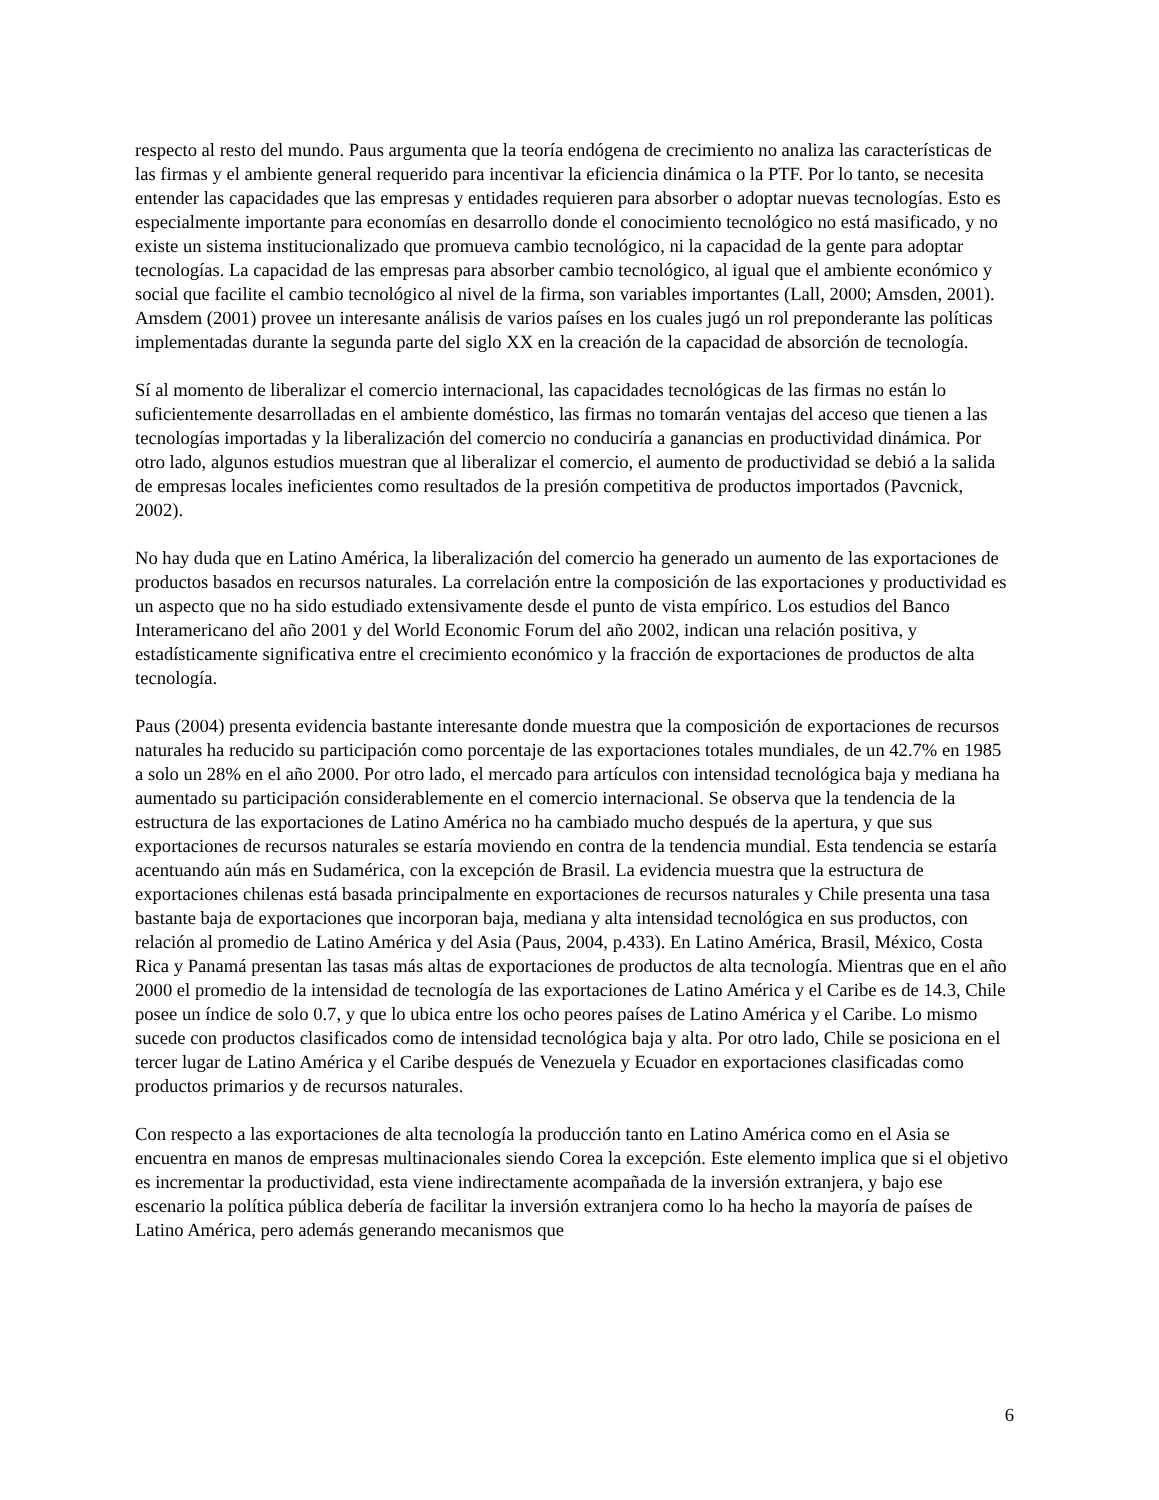respecto al resto del mundo. Paus argumenta que la teoría endógena de crecimiento no analiza las características de las firmas y el ambiente general requerido para incentivar la eficiencia dinámica o la PTF. Por lo tanto, se necesita entender las capacidades que las empresas y entidades requieren para absorber o adoptar nuevas tecnologías. Esto es especialmente importante para economías en desarrollo donde el conocimiento tecnológico no está masificado, y no existe un sistema institucionalizado que promueva cambio tecnológico, ni la capacidad de la gente para adoptar tecnologías. La capacidad de las empresas para absorber cambio tecnológico, al igual que el ambiente económico y social que facilite el cambio tecnológico al nivel de la firma, son variables importantes (Lall, 2000; Amsden, 2001). Amsdem (2001) provee un interesante análisis de varios países en los cuales jugó un rol preponderante las políticas implementadas durante la segunda parte del siglo XX en la creación de la capacidad de absorción de tecnología.
Sí al momento de liberalizar el comercio internacional, las capacidades tecnológicas de las firmas no están lo suficientemente desarrolladas en el ambiente doméstico, las firmas no tomarán ventajas del acceso que tienen a las tecnologías importadas y la liberalización del comercio no conduciría a ganancias en productividad dinámica. Por otro lado, algunos estudios muestran que al liberalizar el comercio, el aumento de productividad se debió a la salida de empresas locales ineficientes como resultados de la presión competitiva de productos importados (Pavcnick, 2002).
No hay duda que en Latino América, la liberalización del comercio ha generado un aumento de las exportaciones de productos basados en recursos naturales. La correlación entre la composición de las exportaciones y productividad es un aspecto que no ha sido estudiado extensivamente desde el punto de vista empírico. Los estudios del Banco Interamericano del año 2001 y del World Economic Forum del año 2002, indican una relación positiva, y estadísticamente significativa entre el crecimiento económico y la fracción de exportaciones de productos de alta tecnología.
Paus (2004) presenta evidencia bastante interesante donde muestra que la composición de exportaciones de recursos naturales ha reducido su participación como porcentaje de las exportaciones totales mundiales, de un 42.7% en 1985 a solo un 28% en el año 2000. Por otro lado, el mercado para artículos con intensidad tecnológica baja y mediana ha aumentado su participación considerablemente en el comercio internacional. Se observa que la tendencia de la estructura de las exportaciones de Latino América no ha cambiado mucho después de la apertura, y que sus exportaciones de recursos naturales se estaría moviendo en contra de la tendencia mundial. Esta tendencia se estaría acentuando aún más en Sudamérica, con la excepción de Brasil. La evidencia muestra que la estructura de exportaciones chilenas está basada principalmente en exportaciones de recursos naturales y Chile presenta una tasa bastante baja de exportaciones que incorporan baja, mediana y alta intensidad tecnológica en sus productos, con relación al promedio de Latino América y del Asia (Paus, 2004, p.433). En Latino América, Brasil, México, Costa Rica y Panamá presentan las tasas más altas de exportaciones de productos de alta tecnología. Mientras que en el año 2000 el promedio de la intensidad de tecnología de las exportaciones de Latino América y el Caribe es de 14.3, Chile posee un índice de solo 0.7, y que lo ubica entre los ocho peores países de Latino América y el Caribe. Lo mismo sucede con productos clasificados como de intensidad tecnológica baja y alta. Por otro lado, Chile se posiciona en el tercer lugar de Latino América y el Caribe después de Venezuela y Ecuador en exportaciones clasificadas como productos primarios y de recursos naturales.
Con respecto a las exportaciones de alta tecnología la producción tanto en Latino América como en el Asia se encuentra en manos de empresas multinacionales siendo Corea la excepción. Este elemento implica que si el objetivo es incrementar la productividad, esta viene indirectamente acompañada de la inversión extranjera, y bajo ese escenario la política pública debería de facilitar la inversión extranjera como lo ha hecho la mayoría de países de Latino América, pero además generando mecanismos que
6